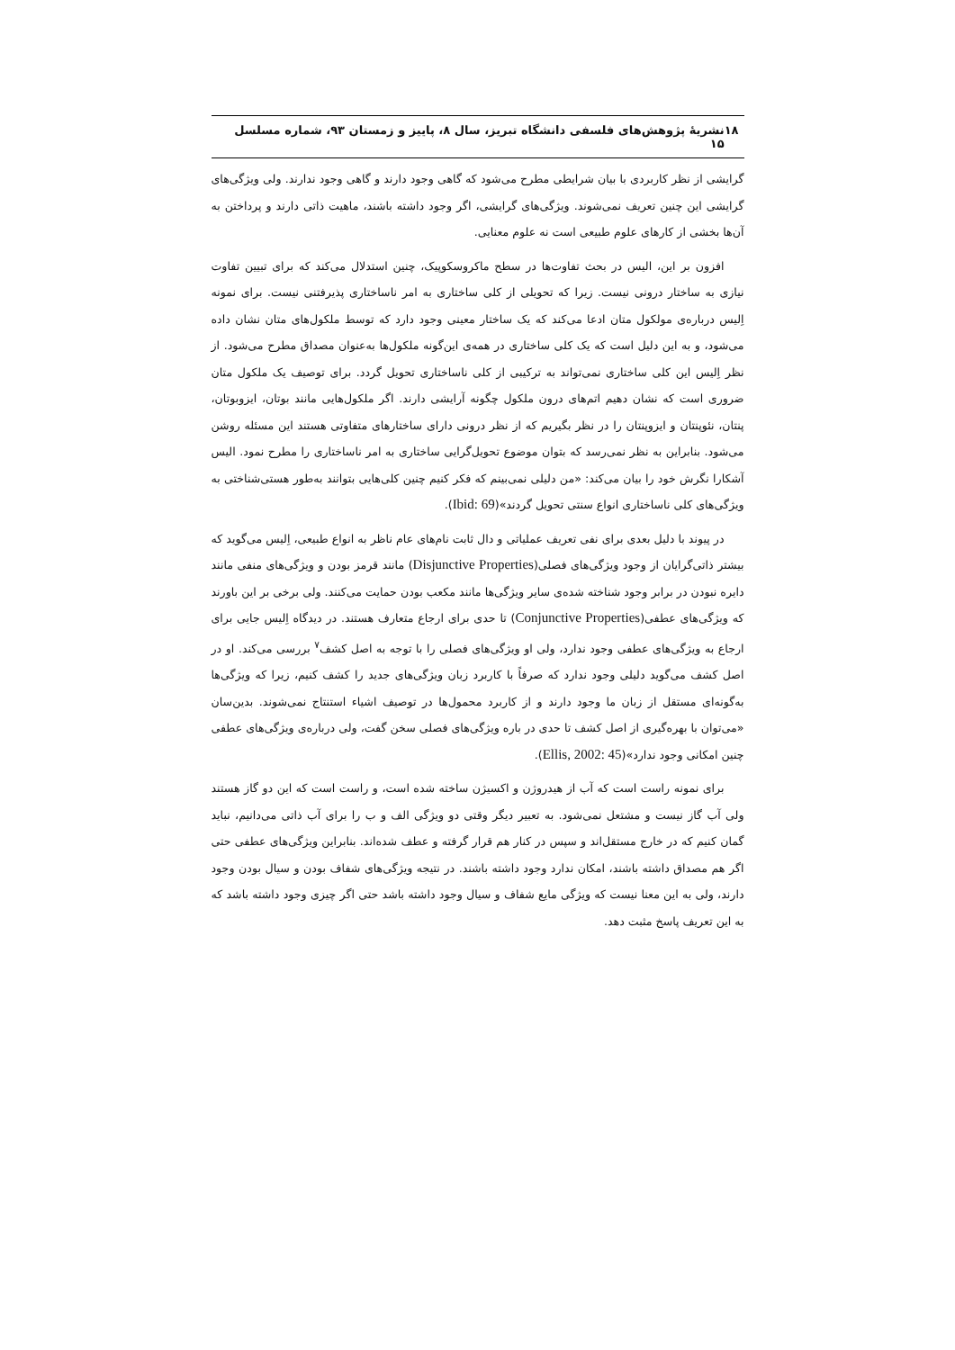۱۸ نشریهٔ پژوهش‌های فلسفی دانشگاه تبریز، سال ۸، پاییز و زمستان ۹۳، شماره مسلسل ۱۵
گرایشی از نظر کاربردی با بیان شرایطی مطرح می‌شود که گاهی وجود دارند و گاهی وجود ندارند. ولی ویژگی‌های گرایشی این چنین تعریف نمی‌شوند. ویژگی‌های گرایشی، اگر وجود داشته باشند، ماهیت ذاتی دارند و پرداختن به آن‌ها بخشی از کارهای علوم طبیعی است نه علوم معنایی.
افزون بر این، الیس در بحث تفاوت‌ها در سطح ماکروسکوپیک، چنین استدلال می‌کند که برای تبیین تفاوت نیازی به ساختار درونی نیست. زیرا که تحویلی از کلی ساختاری به امر ناساختاری پذیرفتنی نیست. برای نمونه اِلیس درباره‌ی مولکول متان ادعا می‌کند که یک ساختار معینی وجود دارد که توسط ملکول‌های متان نشان داده می‌شود، و به این دلیل است که یک کلی ساختاری در همه‌ی این‌گونه ملکول‌ها به‌عنوان مصداق مطرح می‌شود. از نظر اِلیس این کلی ساختاری نمی‌تواند به ترکیبی از کلی ناساختاری تحویل گردد. برای توصیف یک ملکول متان ضروری است که نشان دهیم اتم‌های درون ملکول چگونه آرایشی دارند. اگر ملکول‌هایی مانند بوتان، ایزوبوتان، پنتان، نئوپنتان و ایزوپنتان را در نظر بگیریم که از نظر درونی دارای ساختارهای متفاوتی هستند این مسئله روشن می‌شود. بنابراین به نظر نمی‌رسد که بتوان موضوع تحویل‌گرایی ساختاری به امر ناساختاری را مطرح نمود. الیس آشکارا نگرش خود را بیان می‌کند: «من دلیلی نمی‌بینم که فکر کنیم چنین کلی‌هایی بتوانند به‌طور هستی‌شناختی به ویژگی‌های کلی ناساختاری انواع سنتی تحویل گردند»(Ibid: 69).
در پیوند با دلیل بعدی برای نفی تعریف عملیاتی و دال ثابت نام‌های عام ناظر به انواع طبیعی، اِلیس می‌گوید که بیشتر ذاتی‌گرایان از وجود ویژگی‌های فصلی(Disjunctive Properties) مانند قرمز بودن و ویژگی‌های منفی مانند دایره نبودن در برابر وجود شناخته شده‌ی سایر ویژگی‌ها مانند مکعب بودن حمایت می‌کنند. ولی برخی بر این باورند که ویژگی‌های عطفی(Conjunctive Properties) تا حدی برای ارجاع متعارف هستند. در دیدگاه اِلیس جایی برای ارجاع به ویژگی‌های عطفی وجود ندارد، ولی او ویژگی‌های فصلی را با توجه به اصل کشف<sup>۷</sup> بررسی می‌کند. او در اصل کشف می‌گوید دلیلی وجود ندارد که صرفاً با کاربرد زبان ویژگی‌های جدید را کشف کنیم، زیرا که ویژگی‌ها به‌گونه‌ای مستقل از زبان ما وجود دارند و از کاربرد محمول‌ها در توصیف اشیاء استنتاج نمی‌شوند. بدین‌سان «می‌توان با بهره‌گیری از اصل کشف تا حدی در باره ویژگی‌های فصلی سخن گفت، ولی درباره‌ی ویژگی‌های عطفی چنین امکانی وجود ندارد»(Ellis, 2002: 45).
برای نمونه راست است که آب از هیدروژن و اکسیژن ساخته شده است، و راست است که این دو گاز هستند ولی آب گاز نیست و مشتعل نمی‌شود. به تعبیر دیگر وقتی دو ویژگی الف و ب را برای آب ذاتی می‌دانیم، نباید گمان کنیم که در خارج مستقل‌اند و سپس در کنار هم قرار گرفته و عطف شده‌اند. بنابراین ویژگی‌های عطفی حتی اگر هم مصداق داشته باشند، امکان ندارد وجود داشته باشند. در نتیجه ویژگی‌های شفاف بودن و سیال بودن وجود دارند، ولی به این معنا نیست که ویژگی مایع شفاف و سیال وجود داشته باشد حتی اگر چیزی وجود داشته باشد که به این تعریف پاسخ مثبت دهد.